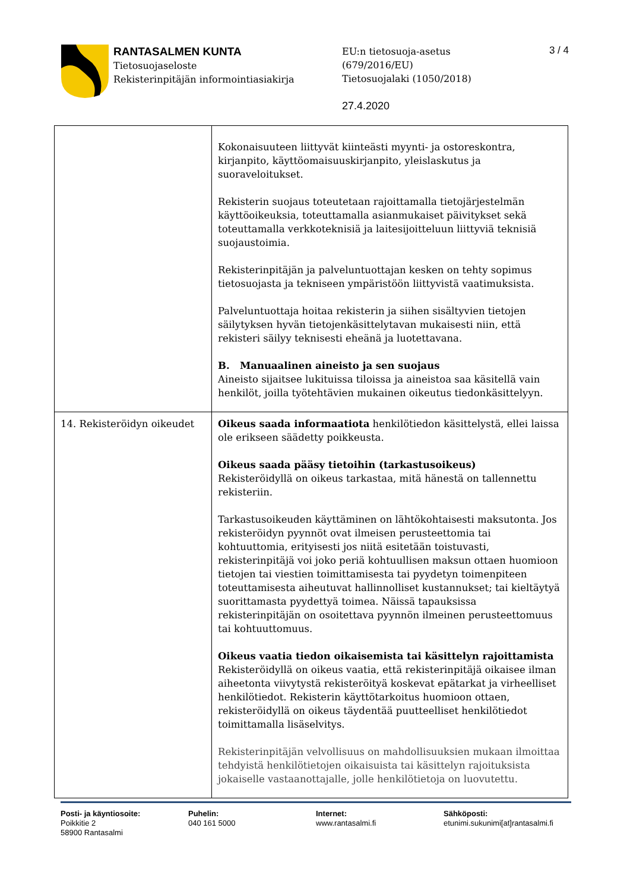RANTASALMEN KUNTA
Tietosuojaseloste
Rekisterinpitäjän informointiasiakirja
EU:n tietosuoja-asetus
(679/2016/EU)
Tietosuojalaki (1050/2018)
27.4.2020
3 / 4
| | Kokonaisuuteen liittyvät kiinteästi myynti- ja ostoreskontra, kirjanpito, käyttöomaisuuskirjanpito, yleislaskutus ja suoraveloitukset. Rekisterin suojaus toteutetaan rajoittamalla tietojärjestelmän käyttöoikeuksia, toteuttamalla asianmukaiset päivitykset sekä toteuttamalla verkkoteknisiä ja laitesijoitteluun liittyviä teknisiä suojaustoimia. Rekisterinpitäjän ja palveluntuottajan kesken on tehty sopimus tietosuojasta ja tekniseen ympäristöön liittyvistä vaatimuksista. Palveluntuottaja hoitaa rekisterin ja siihen sisältyvien tietojen säilytyksen hyvän tietojenkäsittelytavan mukaisesti niin, että rekisteri säilyy teknisesti eheänä ja luotettavana. B. Manuaalinen aineisto ja sen suojaus Aineisto sijaitsee lukituissa tiloissa ja aineistoa saa käsitellä vain henkilöt, joilla työtehtävien mukainen oikeutus tiedonkäsittelyyn. |
| 14. Rekisteröidyn oikeudet | Oikeus saada informaatiota henkilötiedon käsittelystä, ellei laissa ole erikseen säädetty poikkeusta. Oikeus saada pääsy tietoihin (tarkastusoikeus) Rekisteröidyllä on oikeus tarkastaa, mitä hänestä on tallennettu rekisteriin. Tarkastusoikeuden käyttäminen on lähtökohtaisesti maksutonta. Jos rekisteröidyn pyynnöt ovat ilmeisen perusteettomia tai kohtuuttomia, erityisesti jos niitä esitetään toistuvasti, rekisterinpitäjä voi joko periä kohtuullisen maksun ottaen huomioon tietojen tai viestien toimittamisesta tai pyydetyn toimenpiteen toteuttamisesta aiheutuvat hallinnolliset kustannukset; tai kieltäytyä suorittamasta pyydettyä toimea. Näissä tapauksissa rekisterinpitäjän on osoitettava pyynnön ilmeinen perusteettomuus tai kohtuuttomuus. Oikeus vaatia tiedon oikaisemista tai käsittelyn rajoittamista Rekisteröidyllä on oikeus vaatia, että rekisterinpitäjä oikaisee ilman aiheetonta viivytystä rekisteröityä koskevat epätarkat ja virheelliset henkilötiedot. Rekisterin käyttötarkoitus huomioon ottaen, rekisteröidyllä on oikeus täydentää puutteelliset henkilötiedot toimittamalla lisäselvitys. Rekisterinpitäjän velvollisuus on mahdollisuuksien mukaan ilmoittaa tehdyistä henkilötietojen oikaisuista tai käsittelyn rajoituksista jokaiselle vastaanottajalle, jolle henkilötietoja on luovutettu. |
Posti- ja käyntiosoite:
Poikkitie 2
58900 Rantasalmi
Puhelin:
040 161 5000
Internet:
www.rantasalmi.fi
Sähköposti:
etunimi.sukunimi[at]rantasalmi.fi